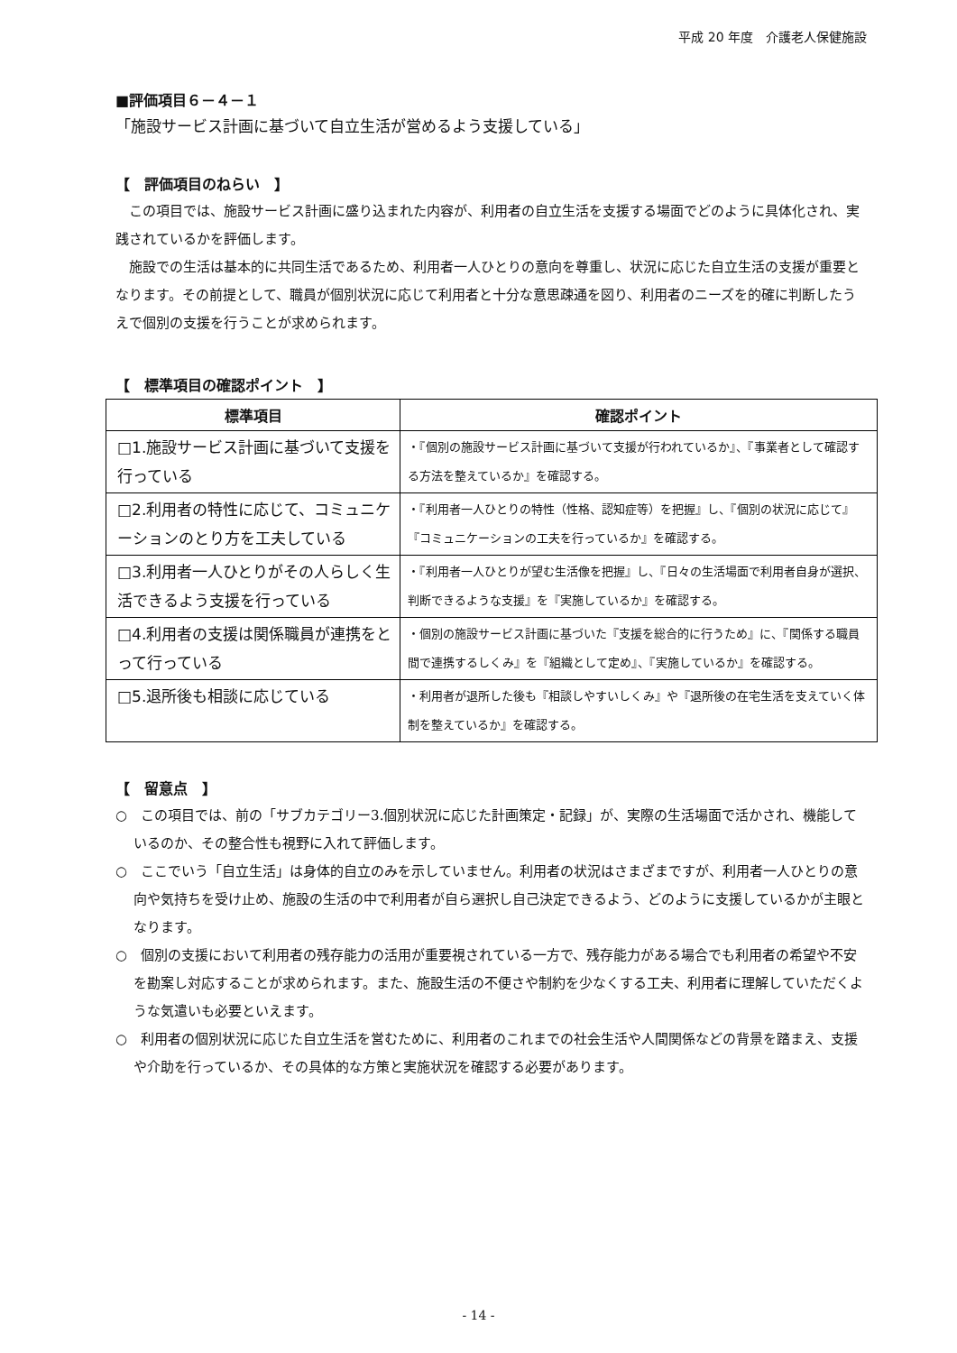平成 20 年度　介護老人保健施設
■評価項目６－４－１
「施設サービス計画に基づいて自立生活が営めるよう支援している」
【　評価項目のねらい　】
この項目では、施設サービス計画に盛り込まれた内容が、利用者の自立生活を支援する場面でどのように具体化され、実践されているかを評価します。
施設での生活は基本的に共同生活であるため、利用者一人ひとりの意向を尊重し、状況に応じた自立生活の支援が重要となります。その前提として、職員が個別状況に応じて利用者と十分な意思疎通を図り、利用者のニーズを的確に判断したうえで個別の支援を行うことが求められます。
【　標準項目の確認ポイント　】
| 標準項目 | 確認ポイント |
| --- | --- |
| □1.施設サービス計画に基づいて支援を行っている | ・『個別の施設サービス計画に基づいて支援が行われているか』、『事業者として確認する方法を整えているか』を確認する。 |
| □2.利用者の特性に応じて、コミュニケーションのとり方を工夫している | ・『利用者一人ひとりの特性（性格、認知症等）を把握』し、『個別の状況に応じて』『コミュニケーションの工夫を行っているか』を確認する。 |
| □3.利用者一人ひとりがその人らしく生活できるよう支援を行っている | ・『利用者一人ひとりが望む生活像を把握』し、『日々の生活場面で利用者自身が選択、判断できるような支援』を『実施しているか』を確認する。 |
| □4.利用者の支援は関係職員が連携をとって行っている | ・個別の施設サービス計画に基づいた『支援を総合的に行うため』に、『関係する職員間で連携するしくみ』を『組織として定め』、『実施しているか』を確認する。 |
| □5.退所後も相談に応じている | ・利用者が退所した後も『相談しやすいしくみ』や『退所後の在宅生活を支えていく体制を整えているか』を確認する。 |
【　留意点　】
○　この項目では、前の「サブカテゴリー3.個別状況に応じた計画策定・記録」が、実際の生活場面で活かされ、機能しているのか、その整合性も視野に入れて評価します。
○　ここでいう「自立生活」は身体的自立のみを示していません。利用者の状況はさまざまですが、利用者一人ひとりの意向や気持ちを受け止め、施設の生活の中で利用者が自ら選択し自己決定できるよう、どのように支援しているかが主眼となります。
○　個別の支援において利用者の残存能力の活用が重要視されている一方で、残存能力がある場合でも利用者の希望や不安を勘案し対応することが求められます。また、施設生活の不便さや制約を少なくする工夫、利用者に理解していただくような気遣いも必要といえます。
○　利用者の個別状況に応じた自立生活を営むために、利用者のこれまでの社会生活や人間関係などの背景を踏まえ、支援や介助を行っているか、その具体的な方策と実施状況を確認する必要があります。
- 14 -